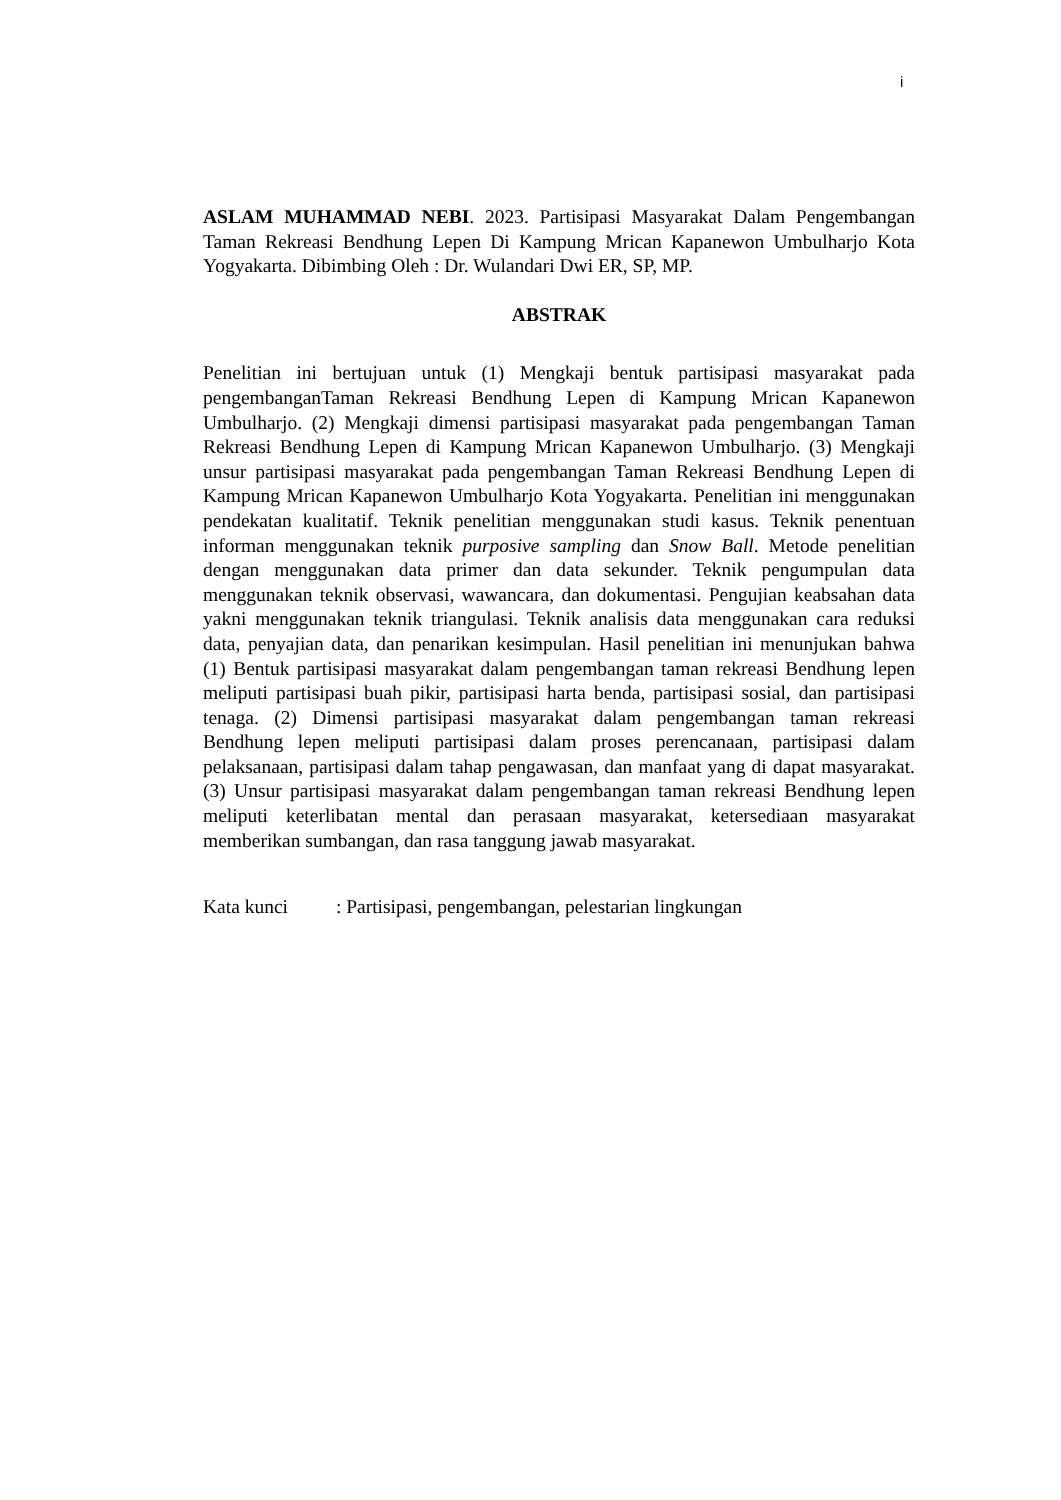i
ASLAM MUHAMMAD NEBI. 2023. Partisipasi Masyarakat Dalam Pengembangan Taman Rekreasi Bendhung Lepen Di Kampung Mrican Kapanewon Umbulharjo Kota Yogyakarta. Dibimbing Oleh : Dr. Wulandari Dwi ER, SP, MP.
ABSTRAK
Penelitian ini bertujuan untuk (1) Mengkaji bentuk partisipasi masyarakat pada pengembanganTaman Rekreasi Bendhung Lepen di Kampung Mrican Kapanewon Umbulharjo. (2) Mengkaji dimensi partisipasi masyarakat pada pengembangan Taman Rekreasi Bendhung Lepen di Kampung Mrican Kapanewon Umbulharjo. (3) Mengkaji unsur partisipasi masyarakat pada pengembangan Taman Rekreasi Bendhung Lepen di Kampung Mrican Kapanewon Umbulharjo Kota Yogyakarta. Penelitian ini menggunakan pendekatan kualitatif. Teknik penelitian menggunakan studi kasus. Teknik penentuan informan menggunakan teknik purposive sampling dan Snow Ball. Metode penelitian dengan menggunakan data primer dan data sekunder. Teknik pengumpulan data menggunakan teknik observasi, wawancara, dan dokumentasi. Pengujian keabsahan data yakni menggunakan teknik triangulasi. Teknik analisis data menggunakan cara reduksi data, penyajian data, dan penarikan kesimpulan. Hasil penelitian ini menunjukan bahwa (1) Bentuk partisipasi masyarakat dalam pengembangan taman rekreasi Bendhung lepen meliputi partisipasi buah pikir, partisipasi harta benda, partisipasi sosial, dan partisipasi tenaga. (2) Dimensi partisipasi masyarakat dalam pengembangan taman rekreasi Bendhung lepen meliputi partisipasi dalam proses perencanaan, partisipasi dalam pelaksanaan, partisipasi dalam tahap pengawasan, dan manfaat yang di dapat masyarakat. (3) Unsur partisipasi masyarakat dalam pengembangan taman rekreasi Bendhung lepen meliputi keterlibatan mental dan perasaan masyarakat, ketersediaan masyarakat memberikan sumbangan, dan rasa tanggung jawab masyarakat.
Kata kunci : Partisipasi, pengembangan, pelestarian lingkungan